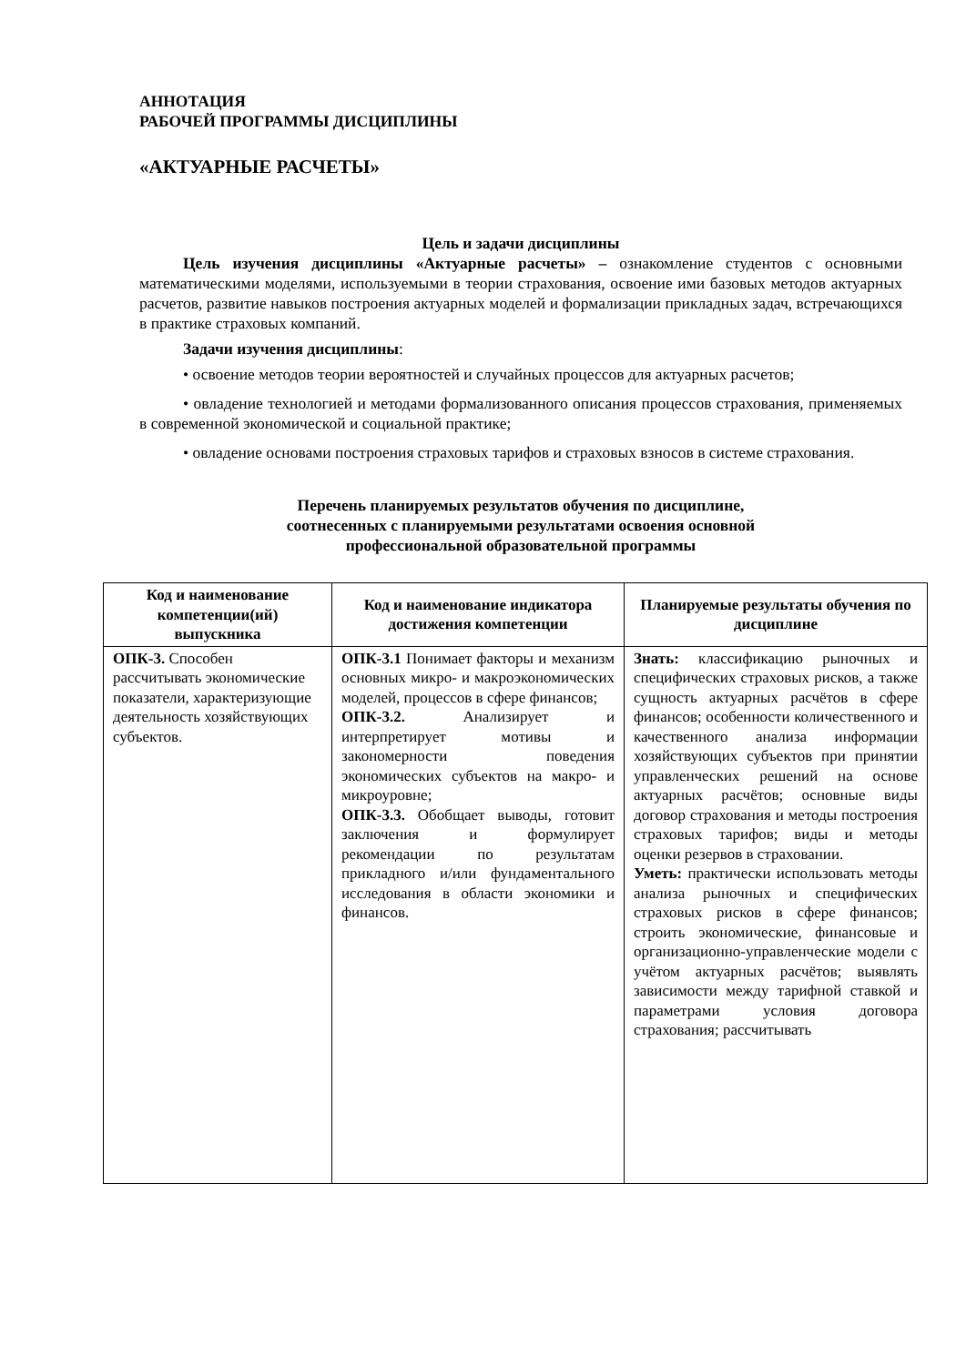АННОТАЦИЯ
РАБОЧЕЙ ПРОГРАММЫ ДИСЦИПЛИНЫ
«АКТУАРНЫЕ РАСЧЕТЫ»
Цель и задачи дисциплины
Цель изучения дисциплины «Актуарные расчеты» – ознакомление студентов с основными математическими моделями, используемыми в теории страхования, освоение ими базовых методов актуарных расчетов, развитие навыков построения актуарных моделей и формализации прикладных задач, встречающихся в практике страховых компаний.
Задачи изучения дисциплины:
• освоение методов теории вероятностей и случайных процессов для актуарных расчетов;
• овладение технологией и методами формализованного описания процессов страхования, применяемых в современной экономической и социальной практике;
• овладение основами построения страховых тарифов и страховых взносов в системе страхования.
Перечень планируемых результатов обучения по дисциплине,
соотнесенных с планируемыми результатами освоения основной
профессиональной образовательной программы
| Код и наименование компетенции(ий) выпускника | Код и наименование индикатора достижения компетенции | Планируемые результаты обучения по дисциплине |
| --- | --- | --- |
| ОПК-3. Способен рассчитывать экономические показатели, характеризующие деятельность хозяйствующих субъектов. | ОПК-3.1 Понимает факторы и механизм основных микро- и макроэкономических моделей, процессов в сфере финансов; ОПК-3.2. Анализирует и интерпретирует мотивы и закономерности поведения экономических субъектов на макро- и микроуровне; ОПК-3.3. Обобщает выводы, готовит заключения и формулирует рекомендации по результатам прикладного и/или фундаментального исследования в области экономики и финансов. | Знать: классификацию рыночных и специфических страховых рисков, а также сущность актуарных расчётов в сфере финансов; особенности количественного и качественного анализа информации хозяйствующих субъектов при принятии управленческих решений на основе актуарных расчётов; основные виды договор страхования и методы построения страховых тарифов; виды и методы оценки резервов в страховании. Уметь: практически использовать методы анализа рыночных и специфических страховых рисков в сфере финансов; строить экономические, финансовые и организационно-управленческие модели с учётом актуарных расчётов; выявлять зависимости между тарифной ставкой и параметрами условия договора страхования; рассчитывать |